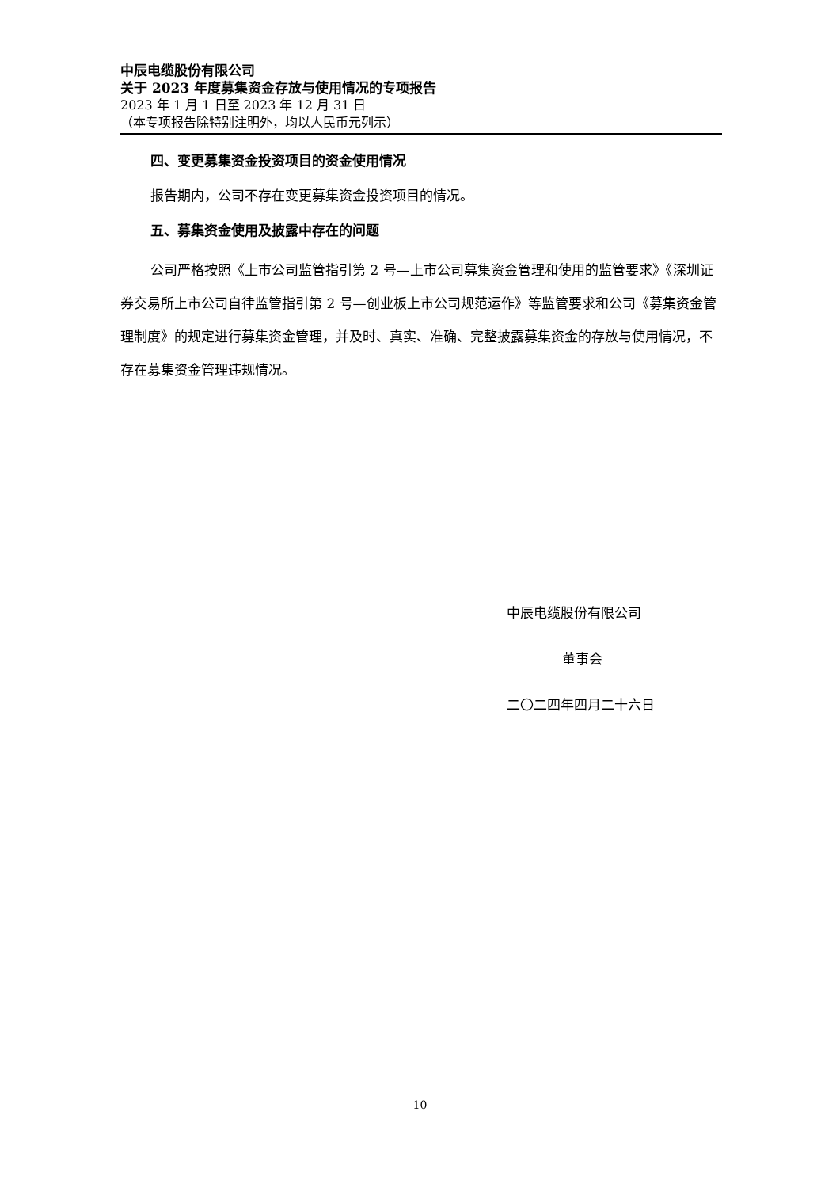中辰电缆股份有限公司
关于 2023 年度募集资金存放与使用情况的专项报告
2023 年 1 月 1 日至 2023 年 12 月 31 日
（本专项报告除特别注明外，均以人民币元列示）
四、变更募集资金投资项目的资金使用情况
报告期内，公司不存在变更募集资金投资项目的情况。
五、募集资金使用及披露中存在的问题
公司严格按照《上市公司监管指引第 2 号—上市公司募集资金管理和使用的监管要求》《深圳证券交易所上市公司自律监管指引第 2 号—创业板上市公司规范运作》等监管要求和公司《募集资金管理制度》的规定进行募集资金管理，并及时、真实、准确、完整披露募集资金的存放与使用情况，不存在募集资金管理违规情况。
中辰电缆股份有限公司
董事会
二〇二四年四月二十六日
10